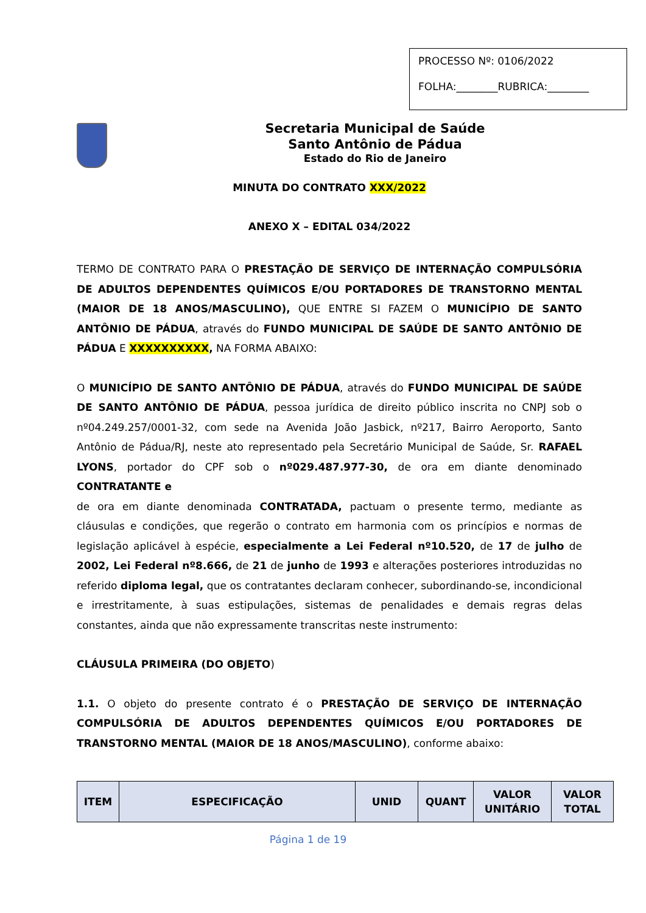PROCESSO Nº: 0106/2022
FOLHA:________RUBRICA:________
Secretaria Municipal de Saúde
Santo Antônio de Pádua
Estado do Rio de Janeiro
MINUTA DO CONTRATO XXX/2022
ANEXO X – EDITAL 034/2022
TERMO DE CONTRATO PARA O PRESTAÇÃO DE SERVIÇO DE INTERNAÇÃO COMPULSÓRIA DE ADULTOS DEPENDENTES QUÍMICOS E/OU PORTADORES DE TRANSTORNO MENTAL (MAIOR DE 18 ANOS/MASCULINO), QUE ENTRE SI FAZEM O MUNICÍPIO DE SANTO ANTÔNIO DE PÁDUA, através do FUNDO MUNICIPAL DE SAÚDE DE SANTO ANTÔNIO DE PÁDUA E XXXXXXXXXX, NA FORMA ABAIXO:
O MUNICÍPIO DE SANTO ANTÔNIO DE PÁDUA, através do FUNDO MUNICIPAL DE SAÚDE DE SANTO ANTÔNIO DE PÁDUA, pessoa jurídica de direito público inscrita no CNPJ sob o nº04.249.257/0001-32, com sede na Avenida João Jasbick, nº217, Bairro Aeroporto, Santo Antônio de Pádua/RJ, neste ato representado pela Secretário Municipal de Saúde, Sr. RAFAEL LYONS, portador do CPF sob o nº029.487.977-30, de ora em diante denominado CONTRATANTE e
de ora em diante denominada CONTRATADA, pactuam o presente termo, mediante as cláusulas e condições, que regerão o contrato em harmonia com os princípios e normas de legislação aplicável à espécie, especialmente a Lei Federal nº10.520, de 17 de julho de 2002, Lei Federal nº8.666, de 21 de junho de 1993 e alterações posteriores introduzidas no referido diploma legal, que os contratantes declaram conhecer, subordinando-se, incondicional e irrestritamente, à suas estipulações, sistemas de penalidades e demais regras delas constantes, ainda que não expressamente transcritas neste instrumento:
CLÁUSULA PRIMEIRA (DO OBJETO)
1.1. O objeto do presente contrato é o PRESTAÇÃO DE SERVIÇO DE INTERNAÇÃO COMPULSÓRIA DE ADULTOS DEPENDENTES QUÍMICOS E/OU PORTADORES DE TRANSTORNO MENTAL (MAIOR DE 18 ANOS/MASCULINO), conforme abaixo:
| ITEM | ESPECIFICAÇÃO | UNID | QUANT | VALOR UNITÁRIO | VALOR TOTAL |
| --- | --- | --- | --- | --- | --- |
Página 1 de 19